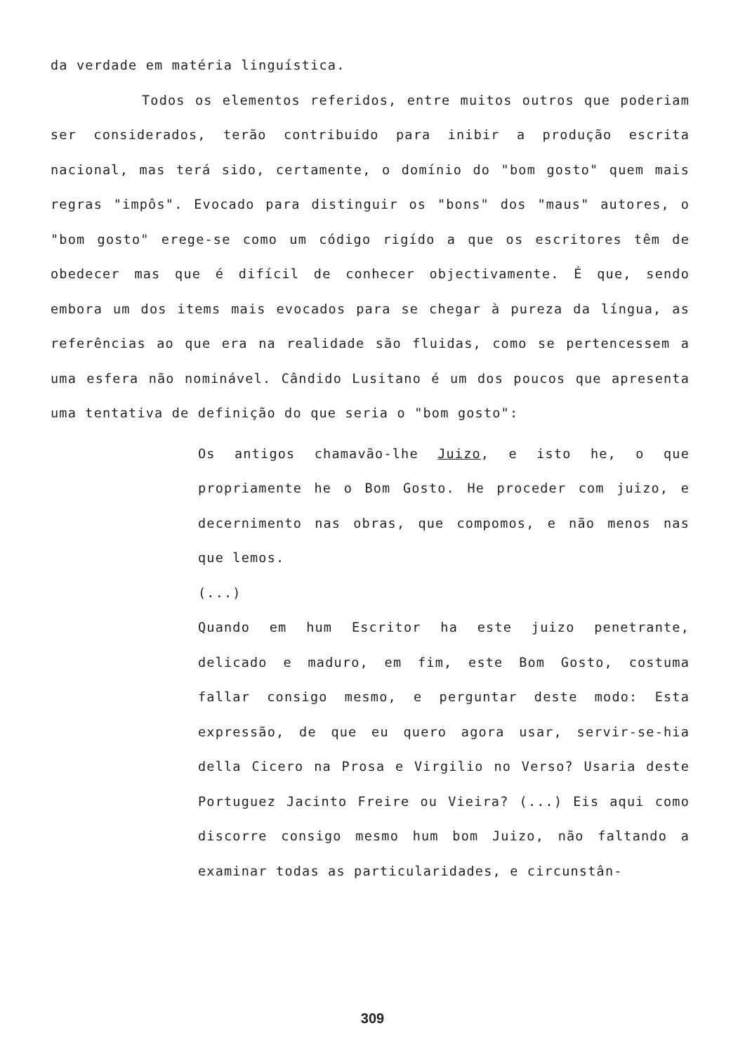da verdade em matéria linguística.
Todos os elementos referidos, entre muitos outros que poderiam ser considerados, terão contribuido para inibir a produção escrita nacional, mas terá sido, certamente, o domínio do "bom gosto" quem mais regras "impôs". Evocado para distinguir os "bons" dos "maus" autores, o "bom gosto" erege-se como um código rigído a que os escritores têm de obedecer mas que é difícil de conhecer objectivamente. É que, sendo embora um dos items mais evocados para se chegar à pureza da língua, as referências ao que era na realidade são fluidas, como se pertencessem a uma esfera não nominável. Cândido Lusitano é um dos poucos que apresenta uma tentativa de definição do que seria o "bom gosto":
Os antigos chamavão-lhe Juizo, e isto he, o que propriamente he o Bom Gosto. He proceder com juizo, e decernimento nas obras, que compomos, e não menos nas que lemos.
(...)
Quando em hum Escritor ha este juizo penetrante, delicado e maduro, em fim, este Bom Gosto, costuma fallar consigo mesmo, e perguntar deste modo: Esta expressão, de que eu quero agora usar, servir-se-hia della Cicero na Prosa e Virgilio no Verso? Usaria deste Portuguez Jacinto Freire ou Vieira? (...) Eis aqui como discorre consigo mesmo hum bom Juizo, não faltando a examinar todas as particularidades, e circunstân-
309